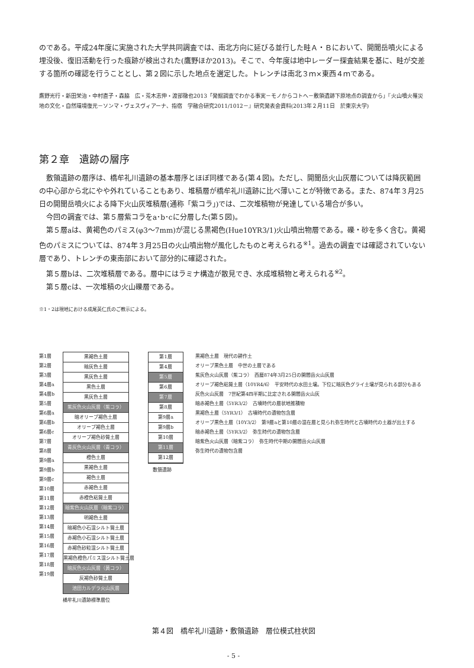のである。平成24年度に実施された大学共同調査では、南北方向に延びる並行した畦Ａ・Ｂにおいて、開聞岳噴火による埋没後、復旧活動を行った痕跡が検出された(鷹野ほか2013)。そこで、今年度は地中レーダー探査結果を基に、畦が交差する箇所の確認を行うこととし、第２図に示した地点を選定した。トレンチは南北３ｍ×東西４ｍである。
鷹野光行・新田栄治・中村直子・森脇　広・荒木志伸・渡部徹也2013「発掘調査でわかる事実－モノからコトへ－敷領遺跡下原地点の調査から」『火山噴火罹災地の文化・自然環境復元－ソンマ・ヴェスヴィアーナ、指宿　学融合研究2011/1012－』研究発表会資料(2013年２月11日　於東京大学)
第２章　遺跡の層序
　敷領遺跡の層序は、橋牟礼川遺跡の基本層序とほぼ同様である(第４図)。ただし、開聞岳火山灰層については降灰範囲の中心部から北にやや外れていることもあり、堆積層が橋牟礼川遺跡に比べ薄いことが特徴である。また、874年３月25日の開聞岳噴火による降下火山灰堆積層(通称「紫コラ」)では、二次堆積物が発達している場合が多い。
　今回の調査では、第５層紫コラをa･b･cに分層した(第５図)。
　第５層aは、黄褐色のパミス(φ3～7mm)が混じる黒褐色(Hue10YR3/1)火山噴出物層である。礫・砂を多く含む。黄褐色のパミスについては、874年３月25日の火山噴出物が風化したものと考えられる<sup>※1</sup>。過去の調査では確認されていない層であり、トレンチの東南部において部分的に確認された。
　第５層bは、二次堆積層である。層中にはラミナ構造が散見でき、水成堆積物と考えられる<sup>※2</sup>。
　第５層cは、一次堆積の火山礫層である。
※1・2は現地における成尾英仁氏のご教示による。
第1層
第2層
第3層
第4層a
第4層b
第5層
第6層a
第6層b
第6層c
第7層
第8層
第9層a
第9層b
第9層c
第10層
第11層
第12層
第13層
第14層
第15層
第16層
第17層
第18層
第19層
黒褐色土層
暗灰色土層
黒灰色土層
黒色土層
黒灰色土層
紫灰色火山灰層（紫コラ）
暗オリーブ褐色土層
オリーブ褐色土層
オリーブ褐色砂質土層
青灰色火山灰層（青コラ）
橙色土層
黒褐色土層
褐色土層
赤褐色土層
赤橙色粘質土層
暗紫色火山灰層（暗紫コラ）
明褐色土層
暗褐色小石混シルト質土層
赤褐色小石混シルト質土層
赤褐色砂粒混シルト質土層
黒褐色橙色パミス混シルト質土層
暗灰色火山灰層（黄コラ）
灰褐色砂質土層
池田カルデラ火山灰層
橋牟礼川遺跡標準層位
第1層
第4層
第5層
第6層
第7層
第8層
第9層a
第9層b
第10層
第11層
第12層
敷領遺跡
黒褐色土層　現代の耕作土
オリーブ黒色土層　中世の土層である
紫灰色火山灰層（紫コラ）　西暦874年3月25日の開聞岳火山灰層
オリーブ褐色粘質土層（10YR4/6）　平安時代の水田土壌。下位に暗灰色グライ土壌が見られる部分もある
灰色火山灰層　7世紀第4四半期に比定される開聞岳火山灰
暗赤褐色土層（5YR3/2）　古墳時代の層状地推積物
黒褐色土層（5YR3/1）　古墳時代の遺物包含層
オリーブ黒色土層（10Y3/2）　第9層aと第10層の混在層と見られ弥生時代と古墳時代の土器が出土する
暗赤褐色土層（5YR3/2）　弥生時代の遺物包含層
暗紫色火山灰層（暗紫コラ）　弥生時代中期の開聞岳火山灰層
弥生時代の遺物包含層
第４図　橋牟礼川遺跡・敷領遺跡　層位模式柱状図
- 5 -